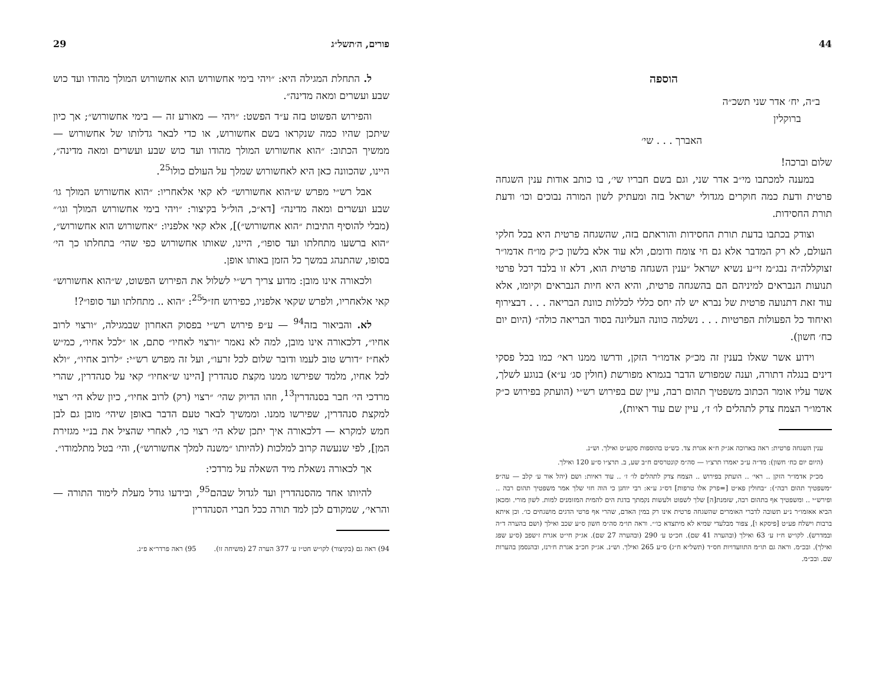פורים, ה׳תשל״ג 29
ל. התחלת המגילה היא: ״ויהי בימי אחשורוש הוא אחשורוש המולך מהודו ועד כוש שבע ועשרים ומאה מדינה״.
והפירוש הפשוט בזה ע״ד הפשט: ״ויהי — מאורע זה — בימי אחשורוש״; אך כיון שיתכן שהיו כמה שנקראו בשם אחשורוש, או כדי לבאר גדלותו של אחשורוש — ממשיך הכתוב: ״הוא אחשורוש המולך מהודו ועד כוש שבע ועשרים ומאה מדינה״, היינו, שהכוונה כאן היא לאחשורוש שמלך על העולם כולו<sup>25</sup>.
אבל רש״י מפרש ש״הוא אחשורוש״ לא קאי אלאחריו: ״הוא אחשורוש המולך גו׳ שבע ועשרים ומאה מדינה״ [דא״כ, הול״ל בקיצור: ״ויהי בימי אחשורוש המולך וגו׳״ (מבלי להוסיף התיבות ״הוא אחשורוש״)], אלא קאי אלפניו: ״אחשורוש הוא אחשורוש״, ״הוא ברשעו מתחלתו ועד סופו״, היינו, שאותו אחשורוש כפי שהי׳ בתחלתו כך הי׳ בסופו, שהתנהג במשך כל הזמן באותו אופן.
ולכאורה אינו מובן: מדוע צריך רש״י לשלול את הפירוש הפשוט, ש״הוא אחשורוש״ קאי אלאחריו, ולפרש שקאי אלפניו, כפירוש חז״ל<sup>25</sup>: ״הוא .. מתחלתו ועד סופו״?!
לא. והביאור בזה<sup>94</sup> — ע״פ פירוש רש״י בפסוק האחרון שבמגילה, ״ורצוי לרוב אחיו״, דלכאורה אינו מובן, למה לא נאמר ״ורצוי לאחיו״ סתם, או ״לכל אחיו״, כמ״ש לאח״ז ״דורש טוב לעמו ודובר שלום לכל זרעו״, ועל זה מפרש רש״י: ״לרוב אחיו״, ״ולא לכל אחיו, מלמד שפירשו ממנו מקצת סנהדרין [היינו ש״אחיו״ קאי על סנהדרין, שהרי מרדכי הי׳ חבר בסנהדרין<sup>13</sup>, וזהו הדיוק שהי׳ ״רצוי (רק) לרוב אחיו״, כיון שלא הי׳ רצוי למקצת סנהדרין, שפירשו ממנו. וממשיך לבאר טעם הדבר באופן שיהי׳ מובן גם לבן חמש למקרא — דלכאורה איך יתכן שלא הי׳ רצוי כו׳, לאחרי שהציל את בנ״י מגזירת המן], לפי שנעשה קרוב למלכות (להיותו ״משנה למלך אחשורוש״), והי׳ בטל מתלמודו״.
אך לכאורה נשאלת מיד השאלה על מרדכי:
להיותו אחד מהסנהדרין ועד לגדול שבהם<sup>95</sup>, ובידעו גודל מעלת לימוד התורה — והראי׳, שמקודם לכן למד תורה ככל חברי הסנהדרין
94) ראה גם (בקיצור) לקו״ש חט״ז ע׳ 377 הערה 27 (משיחה זו).
95) ראה פרדר״א פ״נ.
44
הוספה
ב״ה, יח׳ אדר שני תשכ״ה
ברוקלין
האברך . . . שי׳
שלום וברכה!
במענה למכתבו מי״ב אדר שני, וגם בשם חבריו שי׳, בו כותב אודות ענין השגחה פרטית ודעת כמה חוקרים מגדולי ישראל בזה ומעתיק לשון המורה נבוכים וכו׳ ודעת תורת החסידות.
וצודק בכתבו בדעת תורת החסידות והוראתם בזה, שהשגחה פרטית היא בכל חלקי העולם, לא רק המדבר אלא גם חי צומח ודומם, ולא עוד אלא בלשון כ״ק מו״ח אדמו״ר זצוקללה״ה נבג״מ זי״ע נשיא ישראל ״ענין השגחה פרטית הוא, דלא זו בלבד דכל פרטי תנועות הנבראים למיניהם הם בהשגחה פרטית, והיא היא חיות הנבראים וקיומו, אלא עוד זאת דתנועה פרטית של נברא יש לה יחס כללי לכללות כוונת הבריאה . . . דבצירוף ואיחוד כל הפעולות הפרטיות . . . נשלמה כוונה העליונה בסוד הבריאה כולה״ (היום יום כח׳ חשון).
וידוע אשר שאלו בענין זה מכ״ק אדמו״ר הזקן, ודרשו ממנו ראי׳ כמו בכל פסקי דינים בנגלה דתורה, וענה שמפורש הדבר בגמרא מפורשת (חולין סג׳ ע״א) בנוגע לשלך, אשר עליו אומר הכתוב משפטיך תהום רבה, עיין שם בפירוש רש״י (הועתק בפירוש כ״ק אדמו״ר הצמח צדק לתהלים לו׳ ז׳, עיין שם עוד ראיות),
ענין השגחה פרטית: ראה בארוכה אג״ק ח״א אגרת צד. כש״ט בהוספות סקע״ט ואילך. וש״נ.
(היום יום כח׳ חשון): מד״ה ע״כ יאמרו תרצ״ו — סה״מ קונטרסים ח״ב שע, ב. תרצ״ו ס״ע 120 ואילך.
מכ״ק אדמו״ר הזקן .. ראי׳ .. הועתק בפירוש .. הצמח צדק לתהלים לו׳ ז׳ .. עוד ראיות: ושם (יהל אור ע׳ קלב — עה״פ ״משפטיך תהום רבה״): ״בחולין פא״ט [=פרק אלו טרפות] דס״ג ע״א: רבי יוחנן כי הוה חזי שלך אמר משפטיך תהום רבה .. ופירש״י .. ומשפטיך אף בתהום רבה, שזמנת[ה] שלך לשפוט ולעשות נקמתך בדגת הים להמית המזומנים למות. לשון מורי. ומכאן הביא אאזמו״ר נ״ע תשובה לדברי האומרים שהשגחה פרטית אינו רק במין האדם, שהרי אף פרטי הדגים מושגחים כו׳. וכן איתא ברבות וישלח פע״ט [פיסקא ו], צפור מבלעדי שמיא לא מיתצדא כו׳״. וראה תו״מ סה״מ חשון ס״ע שכב ואילך (ושם בהערה ד״ה ובמדרש). לקו״ש ח״ז ע׳ 63 ואילך (ובהערה 41 שם). חכ״ט ע׳ 290 (ובהערה 27 שם). אג״ק חי״ט אגרת ז׳שפב (ס״ע שפג ואילך). ובכ״מ. וראה גם תו״מ התוועדויות חס״ד (תשל״א ח״ג) ס״ע 265 ואילך. וש״נ. אג״ק חכ״ב אגרת ח׳רנז, ובהנסמן בהערות שם. ובכ״מ.